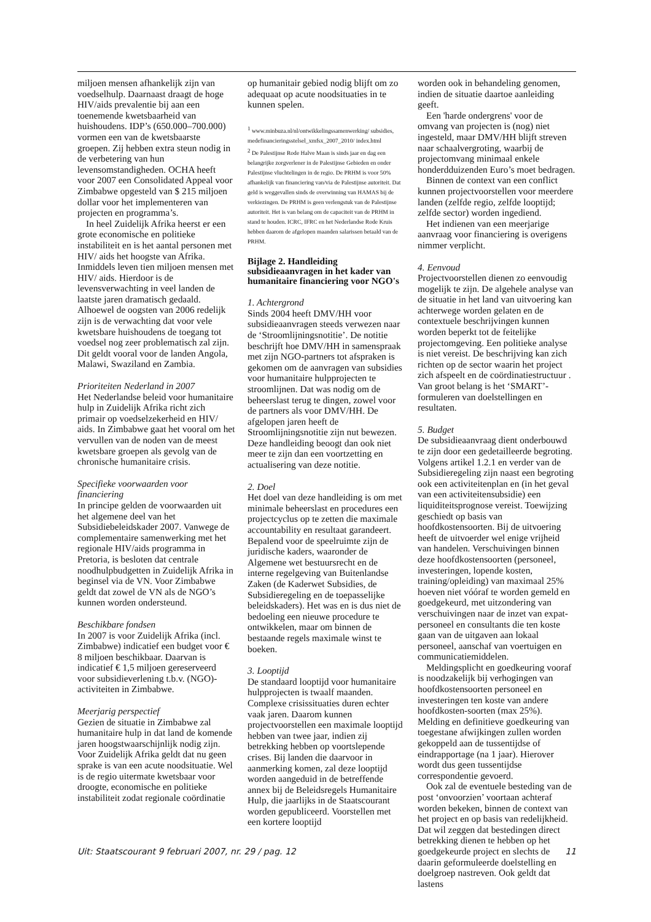miljoen mensen afhankelijk zijn van voedselhulp. Daarnaast draagt de hoge HIV/aids prevalentie bij aan een toenemende kwetsbaarheid van huishoudens. IDP’s (650.000–700.000) vormen een van de kwetsbaarste groepen. Zij hebben extra steun nodig in de verbetering van hun levensomstandigheden. OCHA heeft voor 2007 een Consolidated Appeal voor Zimbabwe opgesteld van $ 215 miljoen dollar voor het implementeren van projecten en programma’s.
In heel Zuidelijk Afrika heerst er een grote economische en politieke instabiliteit en is het aantal personen met HIV/ aids het hoogste van Afrika. Inmiddels leven tien miljoen mensen met HIV/ aids. Hierdoor is de levensverwachting in veel landen de laatste jaren dramatisch gedaald. Alhoewel de oogsten van 2006 redelijk zijn is de verwachting dat voor vele kwetsbare huishoudens de toegang tot voedsel nog zeer problematisch zal zijn. Dit geldt vooral voor de landen Angola, Malawi, Swaziland en Zambia.
Prioriteiten Nederland in 2007
Het Nederlandse beleid voor humanitaire hulp in Zuidelijk Afrika richt zich primair op voedselzekerheid en HIV/ aids. In Zimbabwe gaat het vooral om het vervullen van de noden van de meest kwetsbare groepen als gevolg van de chronische humanitaire crisis.
Specifieke voorwaarden voor financiering
In principe gelden de voorwaarden uit het algemene deel van het Subsidiebeleidskader 2007. Vanwege de complementaire samenwerking met het regionale HIV/aids programma in Pretoria, is besloten dat centrale noodhulpbudgetten in Zuidelijk Afrika in beginsel via de VN. Voor Zimbabwe geldt dat zowel de VN als de NGO’s kunnen worden ondersteund.
Beschikbare fondsen
In 2007 is voor Zuidelijk Afrika (incl. Zimbabwe) indicatief een budget voor € 8 miljoen beschikbaar. Daarvan is indicatief € 1,5 miljoen gereserveerd voor subsidieverlening t.b.v. (NGO)-activiteiten in Zimbabwe.
Meerjarig perspectief
Gezien de situatie in Zimbabwe zal humanitaire hulp in dat land de komende jaren hoogstwaarschijnlijk nodig zijn. Voor Zuidelijk Afrika geldt dat nu geen sprake is van een acute noodsituatie. Wel is de regio uitermate kwetsbaar voor droogte, economische en politieke instabiliteit zodat regionale coördinatie
op humanitair gebied nodig blijft om zo adequaat op acute noodsituaties in te kunnen spelen.
<sup>1</sup> www.minbuza.nl/nl/ontwikkelingssamenwerking/ subsidies, medefinancieringsstelsel_xmfsx_2007_2010/ index.html
<sup>2</sup> De Palestijnse Rode Halve Maan is sinds jaar en dag een belangrijke zorgverlener in de Palestijnse Gebieden en onder Palestijnse vluchtelingen in de regio. De PRHM is voor 50% afhankelijk van financiering van/via de Palestijnse autoriteit. Dat geld is weggevallen sinds de overwinning van HAMAS bij de verkiezingen. De PRHM is geen verlengstuk van de Palestijnse autoriteit. Het is van belang om de capaciteit van de PRHM in stand te houden. ICRC, IFRC en het Nederlandse Rode Kruis hebben daarom de afgelopen maanden salarissen betaald van de PRHM.
Bijlage 2. Handleiding subsidieaanvragen in het kader van humanitaire financiering voor NGO's
1. Achtergrond
Sinds 2004 heeft DMV/HH voor subsidieaanvragen steeds verwezen naar de ‘Stroomlijningsnotitie’. De notitie beschrijft hoe DMV/HH in samenspraak met zijn NGO-partners tot afspraken is gekomen om de aanvragen van subsidies voor humanitaire hulpprojecten te stroomlijnen. Dat was nodig om de beheerslast terug te dingen, zowel voor de partners als voor DMV/HH. De afgelopen jaren heeft de Stroomlijningsnotitie zijn nut bewezen. Deze handleiding beoogt dan ook niet meer te zijn dan een voortzetting en actualisering van deze notitie.
2. Doel
Het doel van deze handleiding is om met minimale beheerslast en procedures een projectcyclus op te zetten die maximale accountability en resultaat garandeert. Bepalend voor de speelruimte zijn de juridische kaders, waaronder de Algemene wet bestuursrecht en de interne regelgeving van Buitenlandse Zaken (de Kaderwet Subsidies, de Subsidieregeling en de toepasselijke beleidskaders). Het was en is dus niet de bedoeling een nieuwe procedure te ontwikkelen, maar om binnen de bestaande regels maximale winst te boeken.
3. Looptijd
De standaard looptijd voor humanitaire hulpprojecten is twaalf maanden. Complexe crisissituaties duren echter vaak jaren. Daarom kunnen projectvoorstellen een maximale looptijd hebben van twee jaar, indien zij betrekking hebben op voortslepende crises. Bij landen die daarvoor in aanmerking komen, zal deze looptijd worden aangeduid in de betreffende annex bij de Beleidsregels Humanitaire Hulp, die jaarlijks in de Staatscourant worden gepubliceerd. Voorstellen met een kortere looptijd
worden ook in behandeling genomen, indien de situatie daartoe aanleiding geeft.
Een 'harde ondergrens' voor de omvang van projecten is (nog) niet ingesteld, maar DMV/HH blijft streven naar schaalvergroting, waarbij de projectomvang minimaal enkele honderdduizenden Euro’s moet bedragen.
Binnen de context van een conflict kunnen projectvoorstellen voor meerdere landen (zelfde regio, zelfde looptijd; zelfde sector) worden ingediend.
Het indienen van een meerjarige aanvraag voor financiering is overigens nimmer verplicht.
4. Eenvoud
Projectvoorstellen dienen zo eenvoudig mogelijk te zijn. De algehele analyse van de situatie in het land van uitvoering kan achterwege worden gelaten en de contextuele beschrijvingen kunnen worden beperkt tot de feitelijke projectomgeving. Een politieke analyse is niet vereist. De beschrijving kan zich richten op de sector waarin het project zich afspeelt en de coördinatiestructuur . Van groot belang is het ‘SMART’-formuleren van doelstellingen en resultaten.
5. Budget
De subsidieaanvraag dient onderbouwd te zijn door een gedetailleerde begroting. Volgens artikel 1.2.1 en verder van de Subsidieregeling zijn naast een begroting ook een activiteitenplan en (in het geval van een activiteitensubsidie) een liquiditeitsprognose vereist. Toewijzing geschiedt op basis van hoofdkostensoorten. Bij de uitvoering heeft de uitvoerder wel enige vrijheid van handelen. Verschuivingen binnen deze hoofdkostensoorten (personeel, investeringen, lopende kosten, training/opleiding) van maximaal 25% hoeven niet vóóraf te worden gemeld en goedgekeurd, met uitzondering van verschuivingen naar de inzet van expat-personeel en consultants die ten koste gaan van de uitgaven aan lokaal personeel, aanschaf van voertuigen en communicatiemiddelen.
Meldingsplicht en goedkeuring vooraf is noodzakelijk bij verhogingen van hoofdkostensoorten personeel en investeringen ten koste van andere hoofdkosten-soorten (max 25%). Melding en definitieve goedkeuring van toegestane afwijkingen zullen worden gekoppeld aan de tussentijdse of eindrapportage (na 1 jaar). Hierover wordt dus geen tussentijdse correspondentie gevoerd.
Ook zal de eventuele besteding van de post ‘onvoorzien’ voortaan achteraf worden bekeken, binnen de context van het project en op basis van redelijkheid. Dat wil zeggen dat bestedingen direct betrekking dienen te hebben op het goedgekeurde project en slechts de daarin geformuleerde doelstelling en doelgroep nastreven. Ook geldt dat lastens
Uit: Staatscourant 9 februari 2007, nr. 29 / pag. 12 11